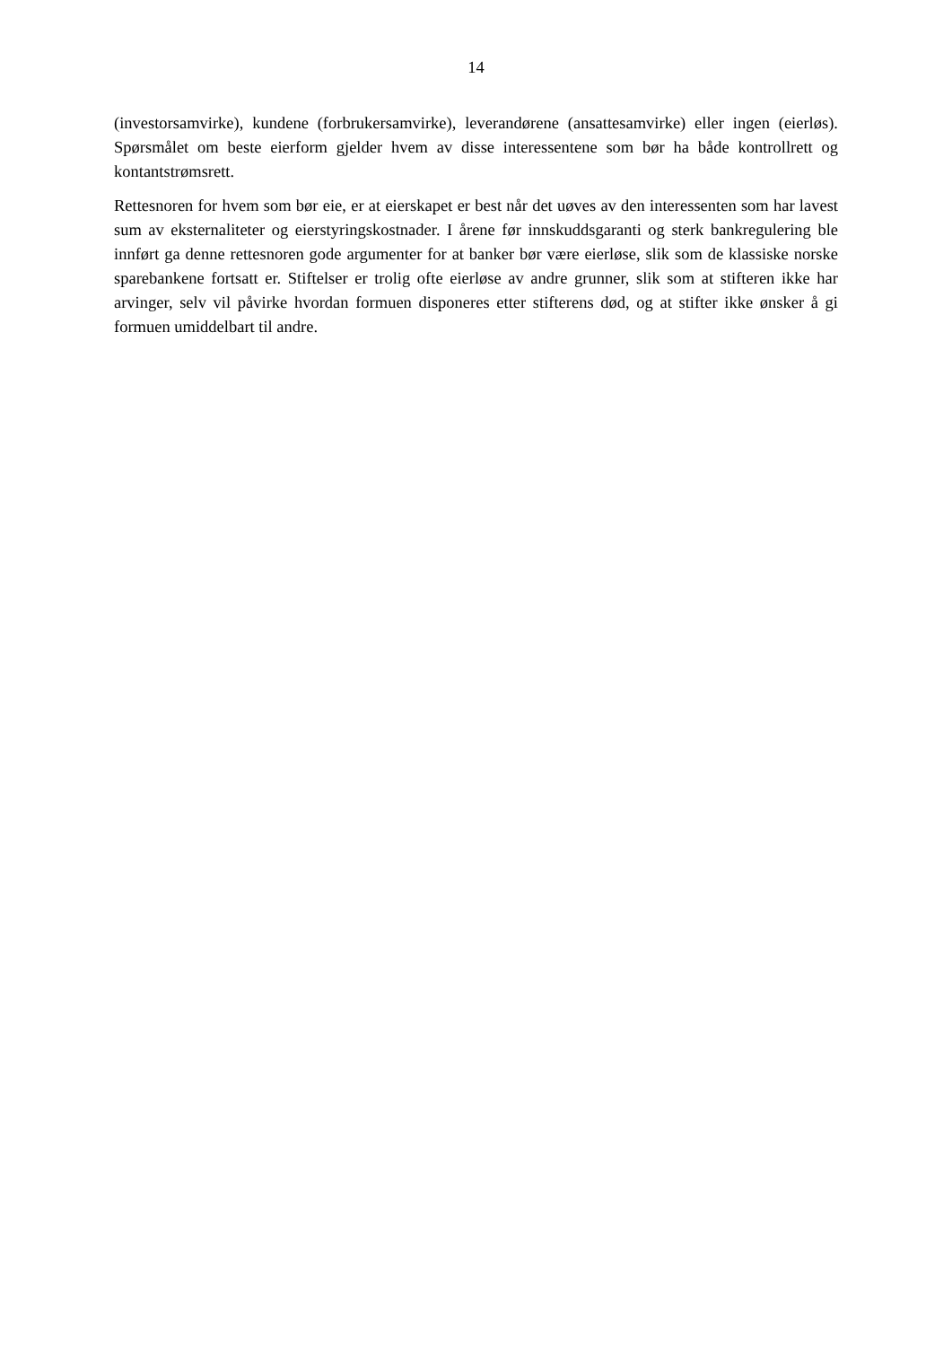14
(investorsamvirke), kundene (forbrukersamvirke), leverandørene (ansattesamvirke) eller ingen (eierløs). Spørsmålet om beste eierform gjelder hvem av disse interessentene som bør ha både kontrollrett og kontantstrømsrett.
Rettesnoren for hvem som bør eie, er at eierskapet er best når det uøves av den interessenten som har lavest sum av eksternaliteter og eierstyringskostnader. I årene før innskuddsgaranti og sterk bankregulering ble innført ga denne rettesnoren gode argumenter for at banker bør være eierløse, slik som de klassiske norske sparebankene fortsatt er. Stiftelser er trolig ofte eierløse av andre grunner, slik som at stifteren ikke har arvinger, selv vil påvirke hvordan formuen disponeres etter stifterens død, og at stifter ikke ønsker å gi formuen umiddelbart til andre.